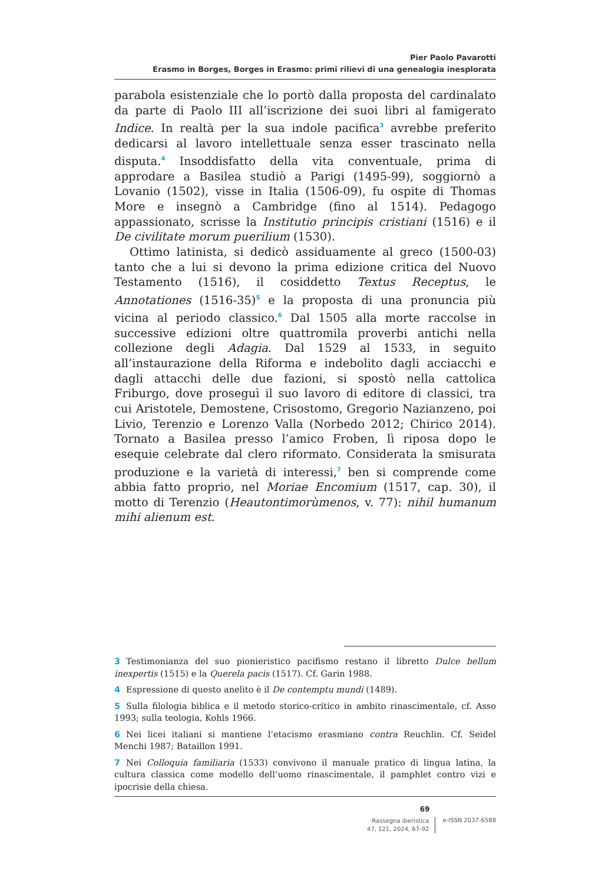Pier Paolo Pavarotti
Erasmo in Borges, Borges in Erasmo: primi rilievi di una genealogia inesplorata
parabola esistenziale che lo portò dalla proposta del cardinalato da parte di Paolo III all’iscrizione dei suoi libri al famigerato Indice. In realtà per la sua indole pacifica<sup>3</sup> avrebbe preferito dedicarsi al lavoro intellettuale senza esser trascinato nella disputa.<sup>4</sup> Insoddisfatto della vita conventuale, prima di approdare a Basilea studiò a Parigi (1495-99), soggiornò a Lovanio (1502), visse in Italia (1506-09), fu ospite di Thomas More e insegnò a Cambridge (fino al 1514). Pedagogo appassionato, scrisse la Institutio principis cristiani (1516) e il De civilitate morum puerilium (1530).
Ottimo latinista, si dedicò assiduamente al greco (1500-03) tanto che a lui si devono la prima edizione critica del Nuovo Testamento (1516), il cosiddetto Textus Receptus, le Annotationes (1516-35)<sup>5</sup> e la proposta di una pronuncia più vicina al periodo classico.<sup>6</sup> Dal 1505 alla morte raccolse in successive edizioni oltre quattromila proverbi antichi nella collezione degli Adagia. Dal 1529 al 1533, in seguito all’instaurazione della Riforma e indebolito dagli acciacchi e dagli attacchi delle due fazioni, si spostò nella cattolica Friburgo, dove proseguì il suo lavoro di editore di classici, tra cui Aristotele, Demostene, Crisostomo, Gregorio Nazianzeno, poi Livio, Terenzio e Lorenzo Valla (Norbedo 2012; Chirico 2014). Tornato a Basilea presso l’amico Froben, lì riposa dopo le esequie celebrate dal clero riformato. Considerata la smisurata produzione e la varietà di interessi,<sup>7</sup> ben si comprende come abbia fatto proprio, nel Moriae Encomium (1517, cap. 30), il motto di Terenzio (Heautontimorùmenos, v. 77): nihil humanum mihi alienum est.
3 Testimonianza del suo pionieristico pacifismo restano il libretto Dulce bellum inexpertis (1515) e la Querela pacis (1517). Cf. Garin 1988.
4 Espressione di questo anelito è il De contemptu mundi (1489).
5 Sulla filologia biblica e il metodo storico-critico in ambito rinascimentale, cf. Asso 1993; sulla teologia, Kohls 1966.
6 Nei licei italiani si mantiene l’etacismo erasmiano contra Reuchlin. Cf. Seidel Menchi 1987; Bataillon 1991.
7 Nei Colloquia familiaria (1533) convivono il manuale pratico di lingua latina, la cultura classica come modello dell’uomo rinascimentale, il pamphlet contro vizi e ipocrisie della chiesa.
69
Rassegna iberistica
47, 121, 2024, 67-92
e-ISSN 2037-6588